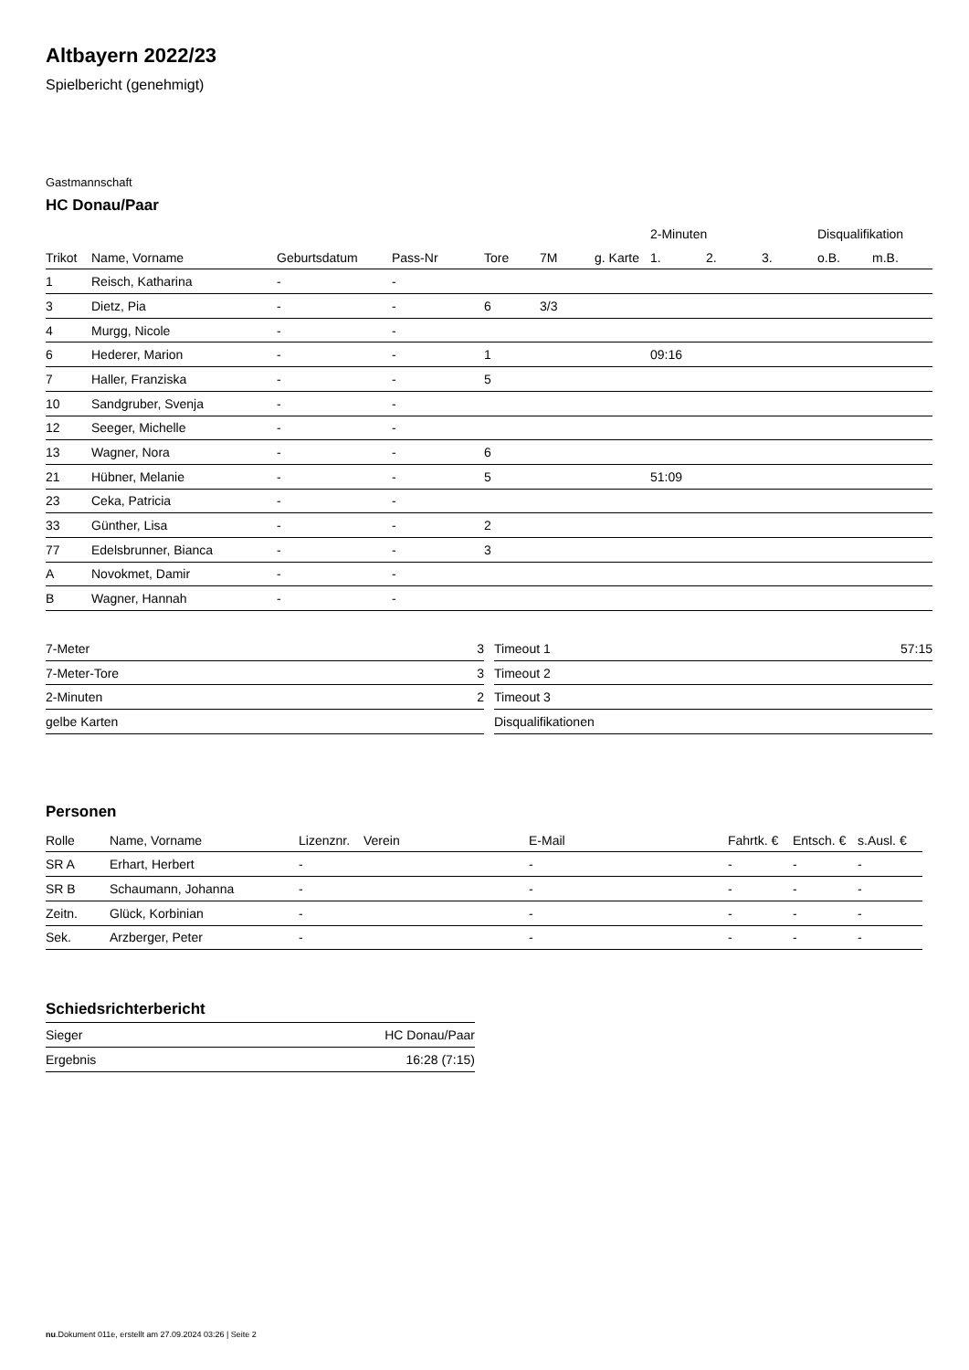Altbayern 2022/23
Spielbericht (genehmigt)
Gastmannschaft
HC Donau/Paar
| | | | | | | | 2-Minuten | | | Disqualifikation | |
| --- | --- | --- | --- | --- | --- | --- | --- | --- | --- | --- | --- |
| Trikot | Name, Vorname | Geburtsdatum | Pass-Nr | Tore | 7M | g. Karte | 1. | 2. | 3. | o.B. | m.B. |
| 1 | Reisch, Katharina | - | - | | | | | | | | |
| 3 | Dietz, Pia | - | - | 6 | 3/3 | | | | | | |
| 4 | Murgg, Nicole | - | - | | | | | | | | |
| 6 | Hederer, Marion | - | - | 1 | | | 09:16 | | | | |
| 7 | Haller, Franziska | - | - | 5 | | | | | | | |
| 10 | Sandgruber, Svenja | - | - | | | | | | | | |
| 12 | Seeger, Michelle | - | - | | | | | | | | |
| 13 | Wagner, Nora | - | - | 6 | | | | | | | |
| 21 | Hübner, Melanie | - | - | 5 | | | 51:09 | | | | |
| 23 | Ceka, Patricia | - | - | | | | | | | | |
| 33 | Günther, Lisa | - | - | 2 | | | | | | | |
| 77 | Edelsbrunner, Bianca | - | - | 3 | | | | | | | |
| A | Novokmet, Damir | - | - | | | | | | | | |
| B | Wagner, Hannah | - | - | | | | | | | | |
| 7-Meter | 3 |
| 7-Meter-Tore | 3 |
| 2-Minuten | 2 |
| gelbe Karten | |
| Timeout 1 | 57:15 |
| Timeout 2 | |
| Timeout 3 | |
| Disqualifikationen | |
Personen
| Rolle | Name, Vorname | Lizenznr. | Verein | E-Mail | Fahrtk. € | Entsch. € | s.Ausl. € |
| --- | --- | --- | --- | --- | --- | --- | --- |
| SR A | Erhart, Herbert | - | | - | - | - | - |
| SR B | Schaumann, Johanna | - | | - | - | - | - |
| Zeitn. | Glück, Korbinian | - | | - | - | - | - |
| Sek. | Arzberger, Peter | - | | - | - | - | - |
Schiedsrichterbericht
| Sieger | HC Donau/Paar |
| Ergebnis | 16:28 (7:15) |
nu.Dokument 011e, erstellt am 27.09.2024 03:26 | Seite 2